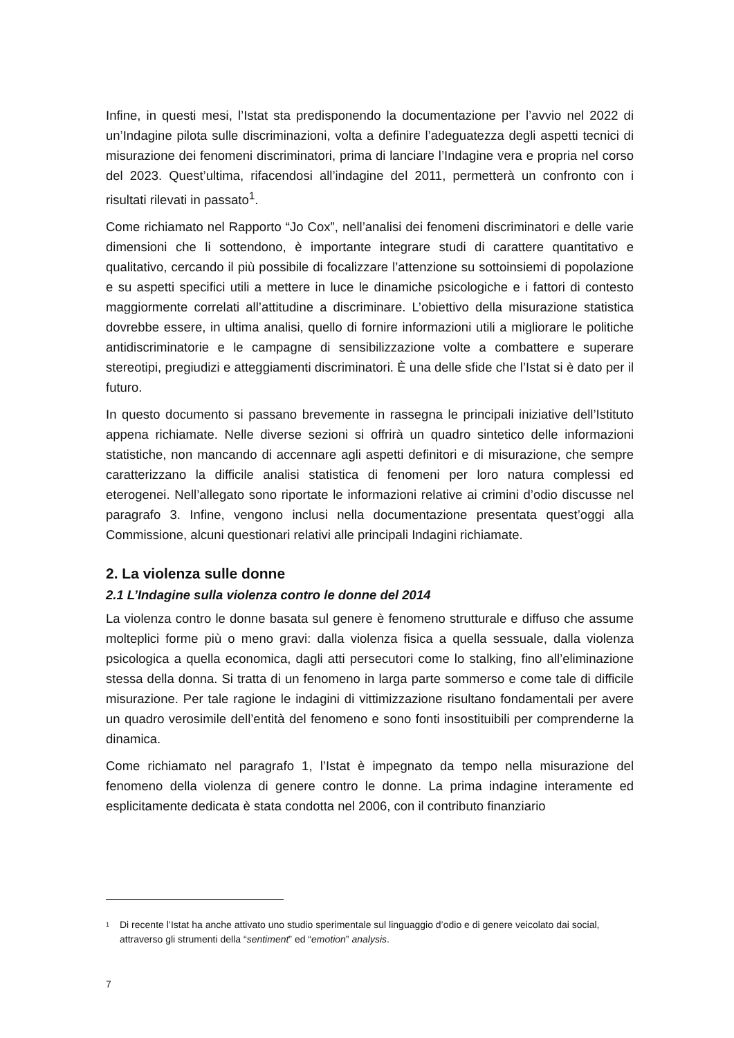Infine, in questi mesi, l’Istat sta predisponendo la documentazione per l’avvio nel 2022 di un’Indagine pilota sulle discriminazioni, volta a definire l’adeguatezza degli aspetti tecnici di misurazione dei fenomeni discriminatori, prima di lanciare l’Indagine vera e propria nel corso del 2023. Quest’ultima, rifacendosi all’indagine del 2011, permetterà un confronto con i risultati rilevati in passato<sup>1</sup>.
Come richiamato nel Rapporto “Jo Cox”, nell’analisi dei fenomeni discriminatori e delle varie dimensioni che li sottendono, è importante integrare studi di carattere quantitativo e qualitativo, cercando il più possibile di focalizzare l’attenzione su sottoinsiemi di popolazione e su aspetti specifici utili a mettere in luce le dinamiche psicologiche e i fattori di contesto maggiormente correlati all’attitudine a discriminare. L’obiettivo della misurazione statistica dovrebbe essere, in ultima analisi, quello di fornire informazioni utili a migliorare le politiche antidiscriminatorie e le campagne di sensibilizzazione volte a combattere e superare stereotipi, pregiudizi e atteggiamenti discriminatori. È una delle sfide che l’Istat si è dato per il futuro.
In questo documento si passano brevemente in rassegna le principali iniziative dell’Istituto appena richiamate. Nelle diverse sezioni si offrirà un quadro sintetico delle informazioni statistiche, non mancando di accennare agli aspetti definitori e di misurazione, che sempre caratterizzano la difficile analisi statistica di fenomeni per loro natura complessi ed eterogenei. Nell’allegato sono riportate le informazioni relative ai crimini d’odio discusse nel paragrafo 3. Infine, vengono inclusi nella documentazione presentata quest’oggi alla Commissione, alcuni questionari relativi alle principali Indagini richiamate.
2. La violenza sulle donne
2.1 L’Indagine sulla violenza contro le donne del 2014
La violenza contro le donne basata sul genere è fenomeno strutturale e diffuso che assume molteplici forme più o meno gravi: dalla violenza fisica a quella sessuale, dalla violenza psicologica a quella economica, dagli atti persecutori come lo stalking, fino all’eliminazione stessa della donna. Si tratta di un fenomeno in larga parte sommerso e come tale di difficile misurazione. Per tale ragione le indagini di vittimizzazione risultano fondamentali per avere un quadro verosimile dell’entità del fenomeno e sono fonti insostituibili per comprenderne la dinamica.
Come richiamato nel paragrafo 1, l’Istat è impegnato da tempo nella misurazione del fenomeno della violenza di genere contro le donne. La prima indagine interamente ed esplicitamente dedicata è stata condotta nel 2006, con il contributo finanziario
<sup>1</sup>
Di recente l’Istat ha anche attivato uno studio sperimentale sul linguaggio d’odio e di genere veicolato dai social, attraverso gli strumenti della “sentiment” ed “emotion” analysis.
7